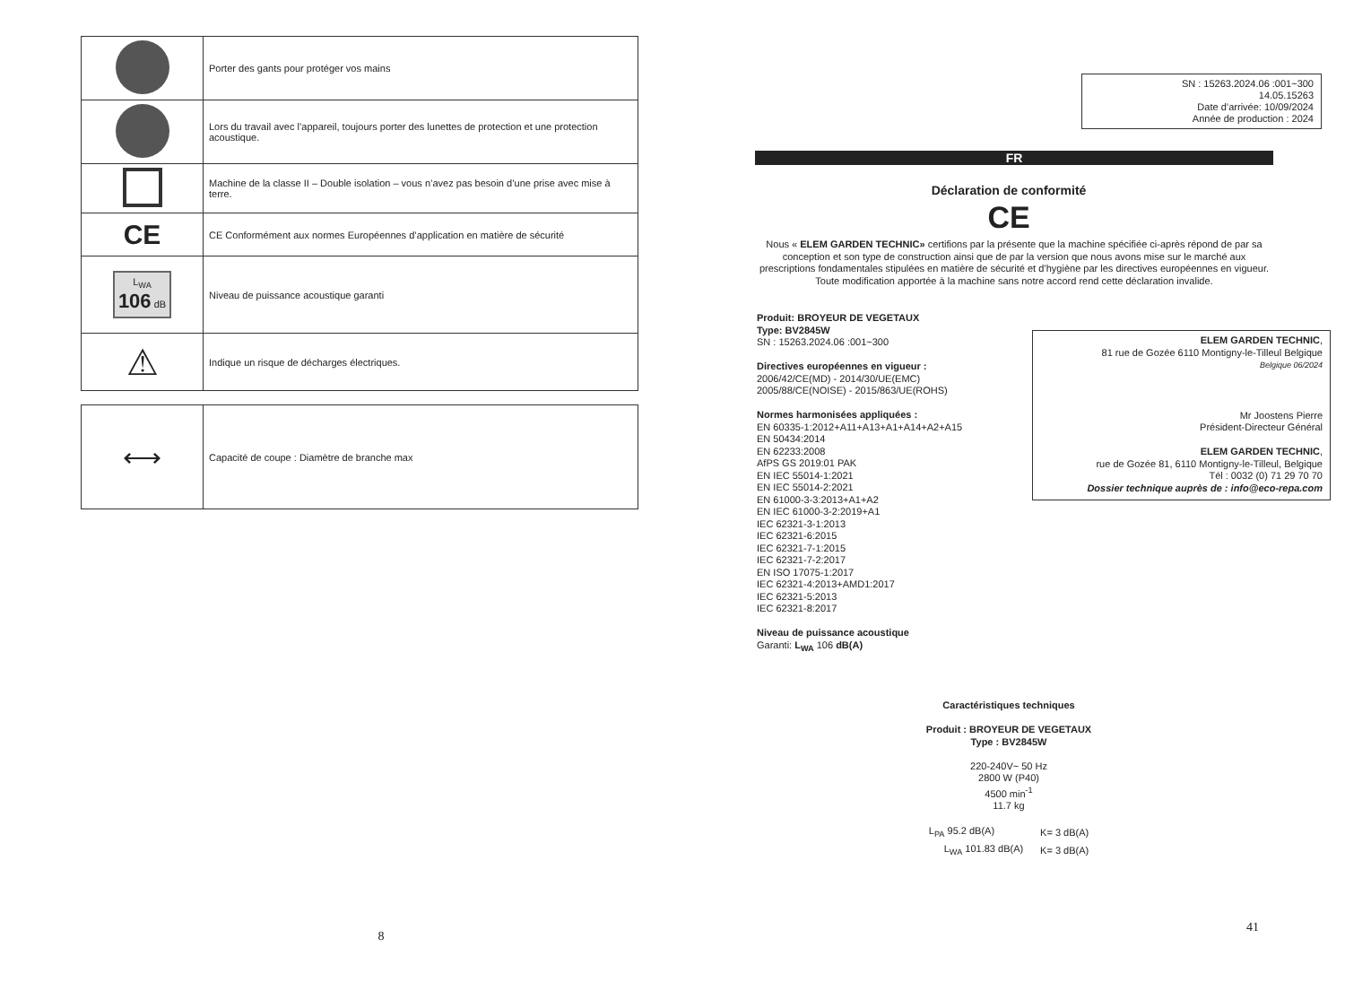| | Porter des gants pour protéger vos mains |
| | Lors du travail avec l’appareil, toujours porter des lunettes de protection et une protection acoustique. |
| | Machine de la classe II – Double isolation – vous n’avez pas besoin d’une prise avec mise à terre. |
| CE | CE Conformément aux normes Européennes d’application en matière de sécurité |
| L<sub>WA</sub> 106 dB | Niveau de puissance acoustique garanti |
| ⚠ | Indique un risque de décharges électriques. |
| ⟷ | Capacité de coupe : Diamètre de branche max |
8
SN : 15263.2024.06 :001~300
14.05.15263
Date d’arrivée: 10/09/2024
Année de production : 2024
FR
Déclaration de conformité
CE
Nous « ELEM GARDEN TECHNIC» certifions par la présente que la machine spécifiée ci-après répond de par sa conception et son type de construction ainsi que de par la version que nous avons mise sur le marché aux prescriptions fondamentales stipulées en matière de sécurité et d’hygiène par les directives européennes en vigueur.
Toute modification apportée à la machine sans notre accord rend cette déclaration invalide.
Produit: BROYEUR DE VEGETAUX
Type: BV2845W
SN : 15263.2024.06 :001~300
Directives européennes en vigueur :
2006/42/CE(MD) - 2014/30/UE(EMC)
2005/88/CE(NOISE) - 2015/863/UE(ROHS)
Normes harmonisées appliquées :
EN 60335-1:2012+A11+A13+A1+A14+A2+A15
EN 50434:2014
EN 62233:2008
AfPS GS 2019:01 PAK
EN IEC 55014-1:2021
EN IEC 55014-2:2021
EN 61000-3-3:2013+A1+A2
EN IEC 61000-3-2:2019+A1
IEC 62321-3-1:2013
IEC 62321-6:2015
IEC 62321-7-1:2015
IEC 62321-7-2:2017
EN ISO 17075-1:2017
IEC 62321-4:2013+AMD1:2017
IEC 62321-5:2013
IEC 62321-8:2017
Niveau de puissance acoustique
Garanti: L<sub>WA</sub> 106 dB(A)
ELEM GARDEN TECHNIC,
81 rue de Gozée 6110 Montigny-le-Tilleul Belgique
Belgique 06/2024
Mr Joostens Pierre
Président-Directeur Général
ELEM GARDEN TECHNIC,
rue de Gozée 81, 6110 Montigny-le-Tilleul, Belgique
Tél : 0032 (0) 71 29 70 70
Dossier technique auprès de : info@eco-repa.com
Caractéristiques techniques
Produit : BROYEUR DE VEGETAUX
Type : BV2845W
220-240V~ 50 Hz
2800 W (P40)
4500 min<sup>-1</sup>
11.7 kg
| L<sub>PA</sub> 95.2 dB(A) | K= 3 dB(A) |
| L<sub>WA</sub> 101.83 dB(A) | K= 3 dB(A) |
41